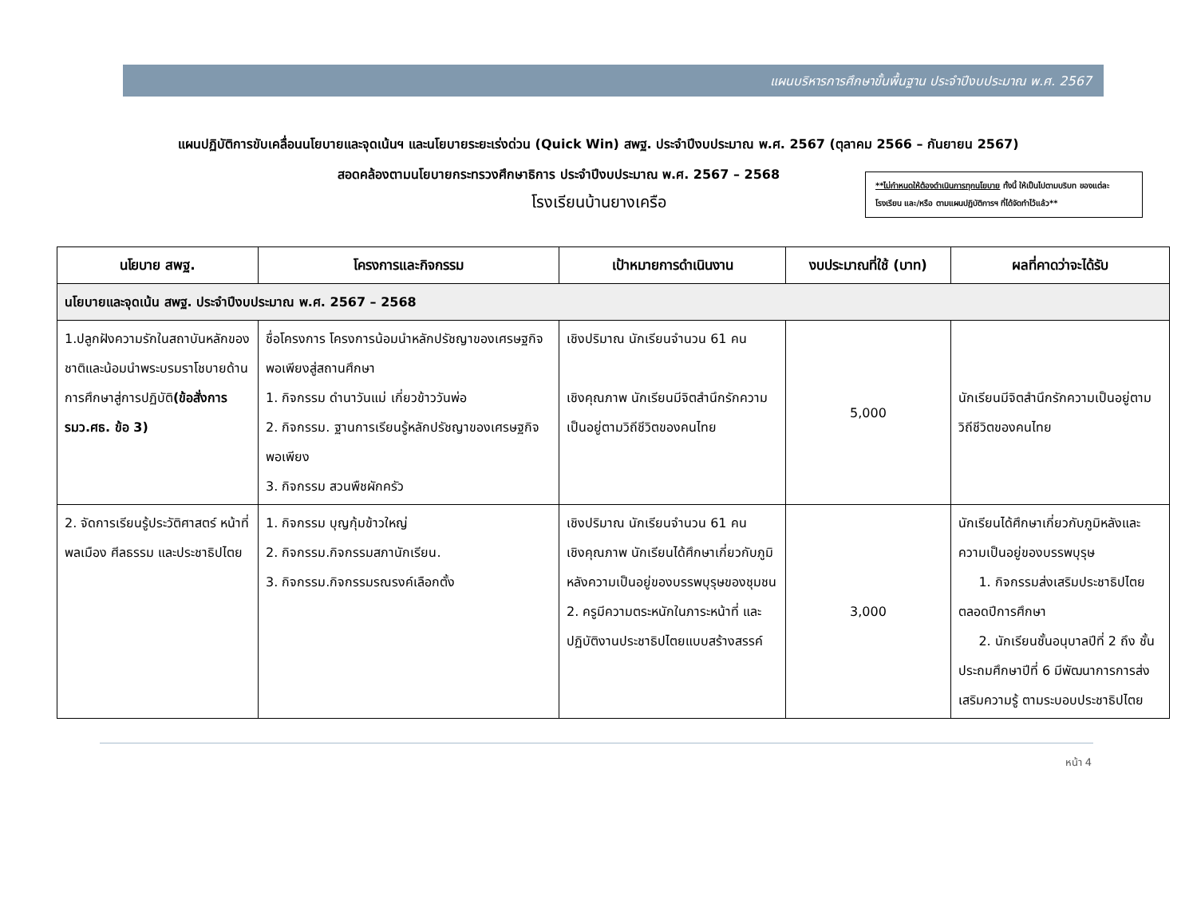แผนบริหารการศึกษาขั้นพื้นฐาน ประจำปีงบประมาณ พ.ศ. 2567
แผนปฏิบัติการขับเคลื่อนนโยบายและจุดเน้นฯ และนโยบายระยะเร่งด่วน (Quick Win) สพฐ. ประจำปีงบประมาณ พ.ศ. 2567 (ตุลาคม 2566 – กันยายน 2567)
สอดคล้องตามนโยบายกระทรวงศึกษาธิการ ประจำปีงบประมาณ พ.ศ. 2567 – 2568
โรงเรียนบ้านยางเครือ
**ไม่กำหนดให้ต้องดำเนินการทุกนโยบาย ทั้งนี้ ให้เป็นไปตามบริบท ของแต่ละโรงเรียน และ/หรือ ตามแผนปฏิบัติการฯ ที่ได้จัดทำไว้แล้ว**
| นโยบาย สพฐ. | โครงการและกิจกรรม | เป้าหมายการดำเนินงาน | งบประมาณที่ใช้ (บาท) | ผลที่คาดว่าจะได้รับ |
| --- | --- | --- | --- | --- |
| นโยบายและจุดเน้น สพฐ. ประจำปีงบประมาณ พ.ศ. 2567 – 2568 | | | | |
| 1.ปลูกฝังความรักในสถาบันหลักของชาติและน้อมนำพระบรมราโชบายด้านการศึกษาสู่การปฏิบัติ (ข้อสั่งการ รมว.ศธ. ข้อ 3) | ชื่อโครงการ โครงการน้อมนำหลักปรัชญาของเศรษฐกิจพอเพียงสู่สถานศึกษา 1. กิจกรรม ดำนาวันแม่ เกี่ยวข้าววันพ่อ 2. กิจกรรม. ฐานการเรียนรู้หลักปรัชญาของเศรษฐกิจพอเพียง 3. กิจกรรม สวนพืชผักครัว | เชิงปริมาณ นักเรียนจำนวน 61 คน เชิงคุณภาพ นักเรียนมีจิตสำนึกรักความเป็นอยู่ตามวิถีชีวิตของคนไทย | 5,000 | นักเรียนมีจิตสำนึกรักความเป็นอยู่ตามวิถีชีวิตของคนไทย |
| 2. จัดการเรียนรู้ประวัติศาสตร์ หน้าที่พลเมือง ศีลธรรม และประชาธิปไตย | 1. กิจกรรม บุญกุ้มข้าวใหญ่ 2. กิจกรรม.กิจกรรมสภานักเรียน. 3. กิจกรรม.กิจกรรมรณรงค์เลือกตั้ง | เชิงปริมาณ นักเรียนจำนวน 61 คน เชิงคุณภาพ นักเรียนได้ศึกษาเกี่ยวกับภูมิหลังความเป็นอยู่ของบรรพบุรุษของชุมชน 2. ครูมีความตระหนักในภาระหน้าที่ และ ปฏิบัติงานประชาธิปไตยแบบสร้างสรรค์ | 3,000 | นักเรียนได้ศึกษาเกี่ยวกับภูมิหลังและความเป็นอยู่ของบรรพบุรุษ 1. กิจกรรมส่งเสริมประชาธิปไตยตลอดปีการศึกษา 2. นักเรียนชั้นอนุบาลปีที่ 2 ถึง ชั้นประถมศึกษาปีที่ 6 มีพัฒนาการการส่งเสริมความรู้ ตามระบอบประชาธิปไตย |
หน้า 4